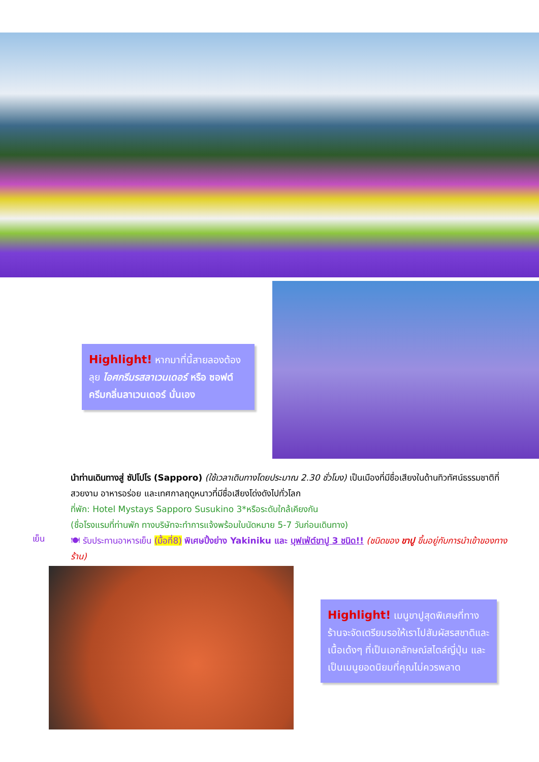Highlight! หากมาที่นี้สายลองต้องลุย ไอศกรีมรสลาเวนเดอร์ หรือ ซอฟต์ครีมกลิ่นลาเวนเดอร์ นั่นเอง
นำท่านเดินทางสู่ ซัปโปโร (Sapporo) (ใช้เวลาเดินทางโดยประมาณ 2.30 ชั่วโมง) เป็นเมืองที่มีชื่อเสียงในด้านทิวทัศน์ธรรมชาติที่สวยงาม อาหารอร่อย และเทศกาลฤดูหนาวที่มีชื่อเสียงโด่งดังไปทั่วโลก
ที่พัก: Hotel Mystays Sapporo Susukino 3*หรือระดับใกล้เคียงกัน
(ชื่อโรงแรมที่ท่านพัก ทางบริษัทจะทำการแจ้งพร้อมใบนัดหมาย 5-7 วันก่อนเดินทาง)
🍽 รับประทานอาหารเย็น (มื้อที่8) พิเศษปิ้งย่าง Yakiniku และ บุฟเฟ่ต์ขาปู 3 ชนิด!! (ชนิดของ ขาปู ขึ้นอยู่กับการนำเข้าของทางร้าน)
เย็น
Highlight! เมนูขาปูสุดพิเศษที่ทางร้านจะจัดเตรียมรอให้เราไปสัมผัสรสชาติและเนื้อเด้งๆ ที่เป็นเอกลักษณ์สไตล์ญี่ปุ่น และเป็นเมนูยอดนิยมที่คุณไม่ควรพลาด